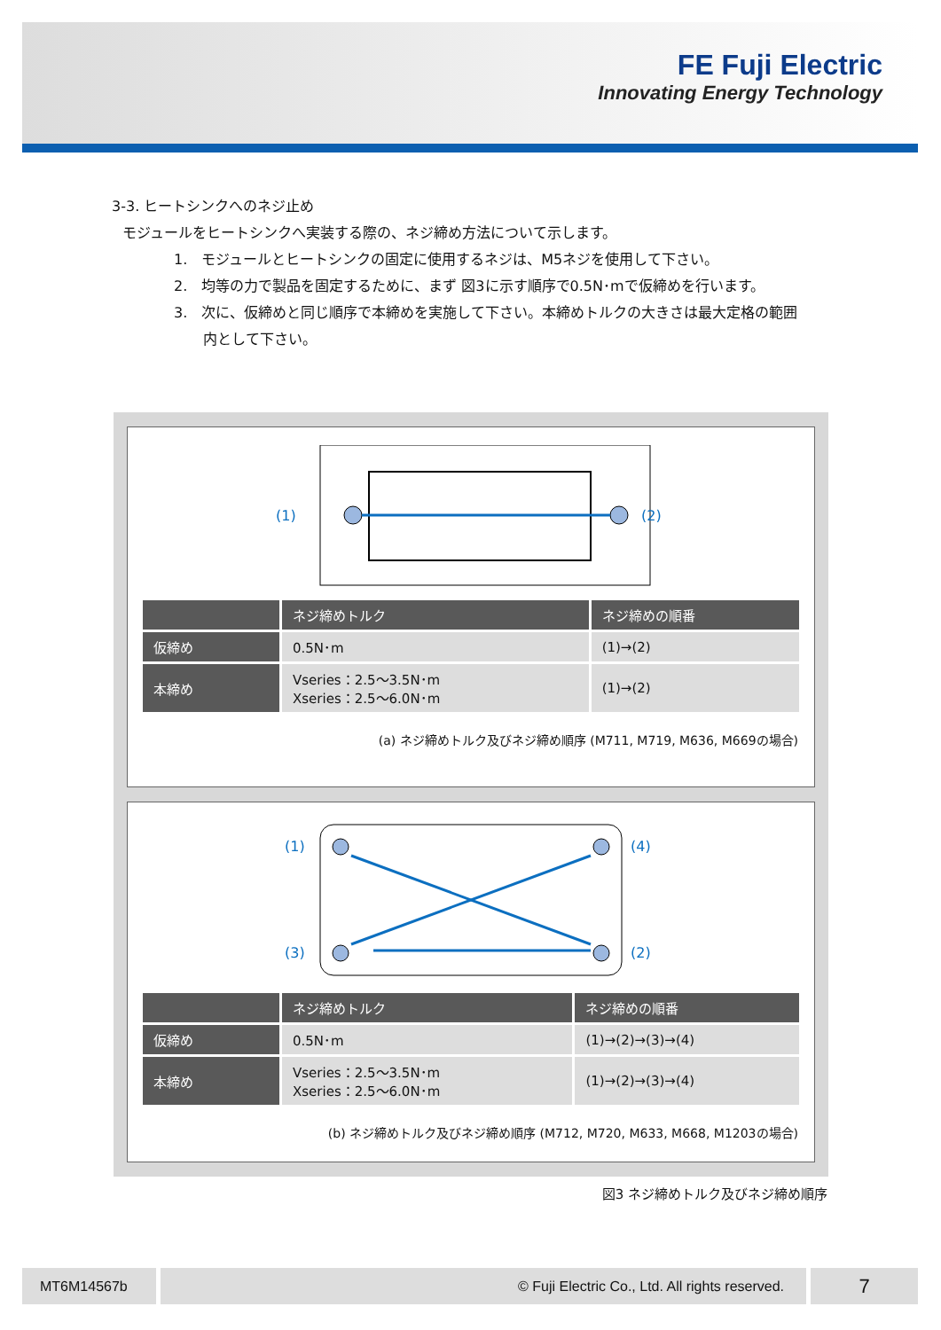FE Fuji Electric
Innovating Energy Technology
3-3. ヒートシンクへのネジ止め
モジュールをヒートシンクへ実装する際の、ネジ締め方法について示します。
1.　モジュールとヒートシンクの固定に使用するネジは、M5ネジを使用して下さい。
2.　均等の力で製品を固定するために、まず 図3に示す順序で0.5N･mで仮締めを行います。
3.　次に、仮締めと同じ順序で本締めを実施して下さい。本締めトルクの大きさは最大定格の範囲
内として下さい。
(1)
(2)
| | ネジ締めトルク | ネジ締めの順番 |
| --- | --- | --- |
| 仮締め | 0.5N･m | (1)→(2) |
| 本締め | Vseries：2.5～3.5N･m Xseries：2.5～6.0N･m | (1)→(2) |
(a) ネジ締めトルク及びネジ締め順序 (M711, M719, M636, M669の場合)
(1)
(4)
(3)
(2)
| | ネジ締めトルク | ネジ締めの順番 |
| --- | --- | --- |
| 仮締め | 0.5N･m | (1)→(2)→(3)→(4) |
| 本締め | Vseries：2.5～3.5N･m Xseries：2.5～6.0N･m | (1)→(2)→(3)→(4) |
(b) ネジ締めトルク及びネジ締め順序 (M712, M720, M633, M668, M1203の場合)
図3 ネジ締めトルク及びネジ締め順序
MT6M14567b © Fuji Electric Co., Ltd. All rights reserved.
7